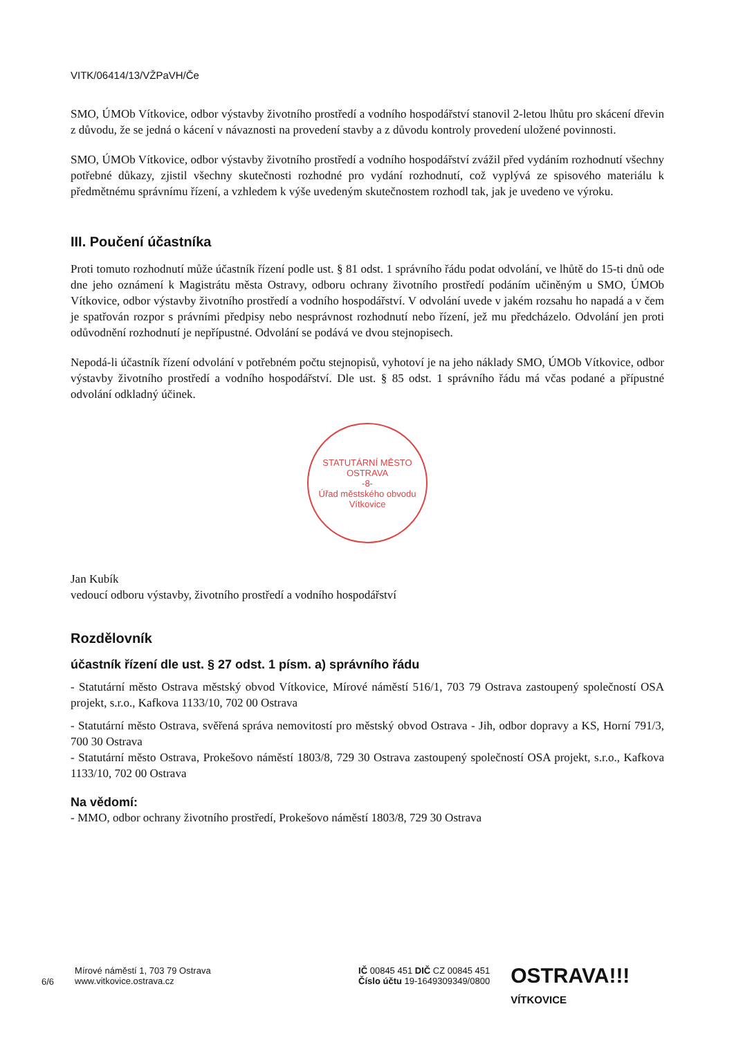VITK/06414/13/VŽPaVH/Če
SMO, ÚMOb Vítkovice, odbor výstavby životního prostředí a vodního hospodářství stanovil 2-letou lhůtu pro skácení dřevin z důvodu, že se jedná o kácení v návaznosti na provedení stavby a z důvodu kontroly provedení uložené povinnosti.
SMO, ÚMOb Vítkovice, odbor výstavby životního prostředí a vodního hospodářství zvážil před vydáním rozhodnutí všechny potřebné důkazy, zjistil všechny skutečnosti rozhodné pro vydání rozhodnutí, což vyplývá ze spisového materiálu k předmětnému správnímu řízení, a vzhledem k výše uvedeným skutečnostem rozhodl tak, jak je uvedeno ve výroku.
III. Poučení účastníka
Proti tomuto rozhodnutí může účastník řízení podle ust. § 81 odst. 1 správního řádu podat odvolání, ve lhůtě do 15-ti dnů ode dne jeho oznámení k Magistrátu města Ostravy, odboru ochrany životního prostředí podáním učiněným u SMO, ÚMOb Vítkovice, odbor výstavby životního prostředí a vodního hospodářství. V odvolání uvede v jakém rozsahu ho napadá a v čem je spatřován rozpor s právními předpisy nebo nesprávnost rozhodnutí nebo řízení, jež mu předcházelo. Odvolání jen proti odůvodnění rozhodnutí je nepřípustné. Odvolání se podává ve dvou stejnopisech.
Nepodá-li účastník řízení odvolání v potřebném počtu stejnopisů, vyhotoví je na jeho náklady SMO, ÚMOb Vítkovice, odbor výstavby životního prostředí a vodního hospodářství. Dle ust. § 85 odst. 1 správního řádu má včas podané a přípustné odvolání odkladný účinek.
STATUTÁRNÍ MĚSTO OSTRAVA
-8-
Úřad městského obvodu
Vítkovice
Jan Kubík
vedoucí odboru výstavby, životního prostředí a vodního hospodářství
Rozdělovník
účastník řízení dle ust. § 27 odst. 1 písm. a) správního řádu
- Statutární město Ostrava městský obvod Vítkovice, Mírové náměstí 516/1, 703 79 Ostrava zastoupený společností OSA projekt, s.r.o., Kafkova 1133/10, 702 00 Ostrava
- Statutární město Ostrava, svěřená správa nemovitostí pro městský obvod Ostrava - Jih, odbor dopravy a KS, Horní 791/3, 700 30 Ostrava
- Statutární město Ostrava, Prokešovo náměstí 1803/8, 729 30 Ostrava zastoupený společností OSA projekt, s.r.o., Kafkova 1133/10, 702 00 Ostrava
Na vědomí:
- MMO, odbor ochrany životního prostředí, Prokešovo náměstí 1803/8, 729 30 Ostrava
6/6
Mírové náměstí 1, 703 79 Ostrava
www.vitkovice.ostrava.cz
IČ 00845 451 DIČ CZ 00845 451
Číslo účtu 19-1649309349/0800
OSTRAVA!!!
VÍTKOVICE